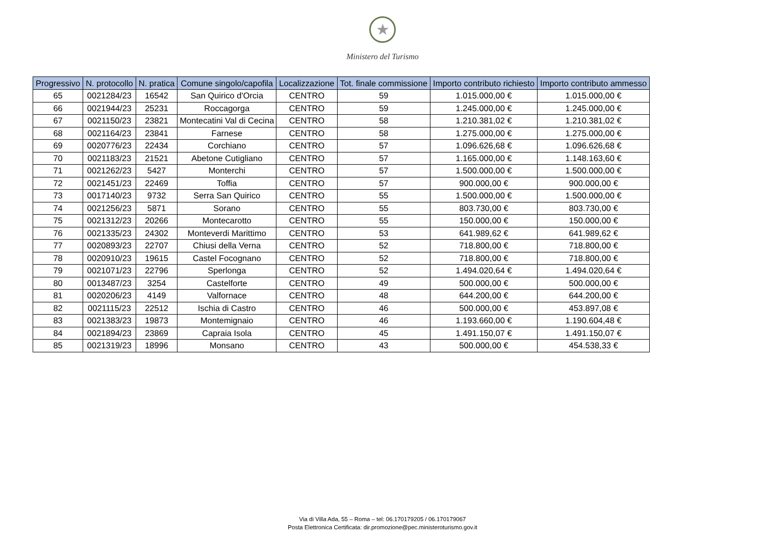★
Ministero del Turismo
| Progressivo | N. protocollo | N. pratica | Comune singolo/capofila | Localizzazione | Tot. finale commissione | Importo contributo richiesto | Importo contributo ammesso |
| --- | --- | --- | --- | --- | --- | --- | --- |
| 65 | 0021284/23 | 16542 | San Quirico d'Orcia | CENTRO | 59 | 1.015.000,00 € | 1.015.000,00 € |
| 66 | 0021944/23 | 25231 | Roccagorga | CENTRO | 59 | 1.245.000,00 € | 1.245.000,00 € |
| 67 | 0021150/23 | 23821 | Montecatini Val di Cecina | CENTRO | 58 | 1.210.381,02 € | 1.210.381,02 € |
| 68 | 0021164/23 | 23841 | Farnese | CENTRO | 58 | 1.275.000,00 € | 1.275.000,00 € |
| 69 | 0020776/23 | 22434 | Corchiano | CENTRO | 57 | 1.096.626,68 € | 1.096.626,68 € |
| 70 | 0021183/23 | 21521 | Abetone Cutigliano | CENTRO | 57 | 1.165.000,00 € | 1.148.163,60 € |
| 71 | 0021262/23 | 5427 | Monterchi | CENTRO | 57 | 1.500.000,00 € | 1.500.000,00 € |
| 72 | 0021451/23 | 22469 | Toffia | CENTRO | 57 | 900.000,00 € | 900.000,00 € |
| 73 | 0017140/23 | 9732 | Serra San Quirico | CENTRO | 55 | 1.500.000,00 € | 1.500.000,00 € |
| 74 | 0021256/23 | 5871 | Sorano | CENTRO | 55 | 803.730,00 € | 803.730,00 € |
| 75 | 0021312/23 | 20266 | Montecarotto | CENTRO | 55 | 150.000,00 € | 150.000,00 € |
| 76 | 0021335/23 | 24302 | Monteverdi Marittimo | CENTRO | 53 | 641.989,62 € | 641.989,62 € |
| 77 | 0020893/23 | 22707 | Chiusi della Verna | CENTRO | 52 | 718.800,00 € | 718.800,00 € |
| 78 | 0020910/23 | 19615 | Castel Focognano | CENTRO | 52 | 718.800,00 € | 718.800,00 € |
| 79 | 0021071/23 | 22796 | Sperlonga | CENTRO | 52 | 1.494.020,64 € | 1.494.020,64 € |
| 80 | 0013487/23 | 3254 | Castelforte | CENTRO | 49 | 500.000,00 € | 500.000,00 € |
| 81 | 0020206/23 | 4149 | Valfornace | CENTRO | 48 | 644.200,00 € | 644.200,00 € |
| 82 | 0021115/23 | 22512 | Ischia di Castro | CENTRO | 46 | 500.000,00 € | 453.897,08 € |
| 83 | 0021383/23 | 19873 | Montemignaio | CENTRO | 46 | 1.193.660,00 € | 1.190.604,48 € |
| 84 | 0021894/23 | 23869 | Capraia Isola | CENTRO | 45 | 1.491.150,07 € | 1.491.150,07 € |
| 85 | 0021319/23 | 18996 | Monsano | CENTRO | 43 | 500.000,00 € | 454.538,33 € |
Via di Villa Ada, 55 – Roma – tel: 06.170179205 / 06.170179067
Posta Elettronica Certificata: dir.promozione@pec.ministeroturismo.gov.it